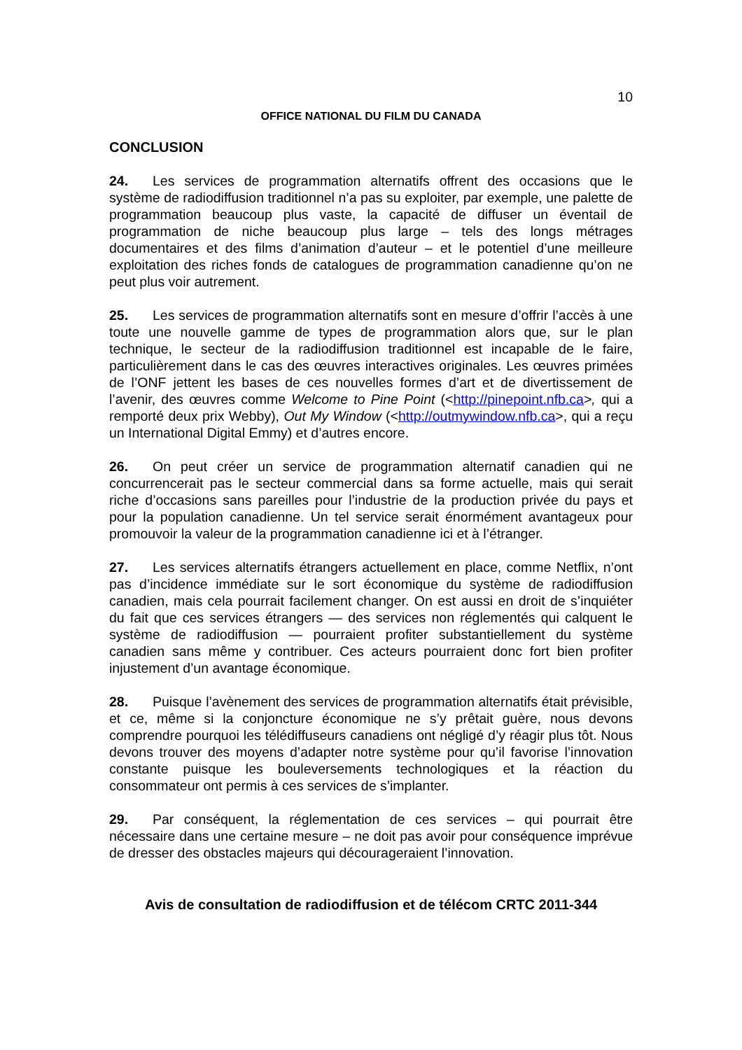10
OFFICE NATIONAL DU FILM DU CANADA
CONCLUSION
24. Les services de programmation alternatifs offrent des occasions que le système de radiodiffusion traditionnel n’a pas su exploiter, par exemple, une palette de programmation beaucoup plus vaste, la capacité de diffuser un éventail de programmation de niche beaucoup plus large – tels des longs métrages documentaires et des films d’animation d’auteur – et le potentiel d’une meilleure exploitation des riches fonds de catalogues de programmation canadienne qu’on ne peut plus voir autrement.
25. Les services de programmation alternatifs sont en mesure d’offrir l’accès à une toute une nouvelle gamme de types de programmation alors que, sur le plan technique, le secteur de la radiodiffusion traditionnel est incapable de le faire, particulièrement dans le cas des œuvres interactives originales. Les œuvres primées de l’ONF jettent les bases de ces nouvelles formes d’art et de divertissement de l’avenir, des œuvres comme Welcome to Pine Point (<http://pinepoint.nfb.ca>, qui a remporté deux prix Webby), Out My Window (<http://outmywindow.nfb.ca>, qui a reçu un International Digital Emmy) et d’autres encore.
26. On peut créer un service de programmation alternatif canadien qui ne concurrencerait pas le secteur commercial dans sa forme actuelle, mais qui serait riche d’occasions sans pareilles pour l’industrie de la production privée du pays et pour la population canadienne. Un tel service serait énormément avantageux pour promouvoir la valeur de la programmation canadienne ici et à l’étranger.
27. Les services alternatifs étrangers actuellement en place, comme Netflix, n’ont pas d’incidence immédiate sur le sort économique du système de radiodiffusion canadien, mais cela pourrait facilement changer. On est aussi en droit de s’inquiéter du fait que ces services étrangers — des services non réglementés qui calquent le système de radiodiffusion — pourraient profiter substantiellement du système canadien sans même y contribuer. Ces acteurs pourraient donc fort bien profiter injustement d’un avantage économique.
28. Puisque l’avènement des services de programmation alternatifs était prévisible, et ce, même si la conjoncture économique ne s’y prêtait guère, nous devons comprendre pourquoi les télédiffuseurs canadiens ont négligé d’y réagir plus tôt. Nous devons trouver des moyens d’adapter notre système pour qu’il favorise l’innovation constante puisque les bouleversements technologiques et la réaction du consommateur ont permis à ces services de s’implanter.
29. Par conséquent, la réglementation de ces services – qui pourrait être nécessaire dans une certaine mesure – ne doit pas avoir pour conséquence imprévue de dresser des obstacles majeurs qui décourageraient l’innovation.
Avis de consultation de radiodiffusion et de télécom CRTC 2011-344